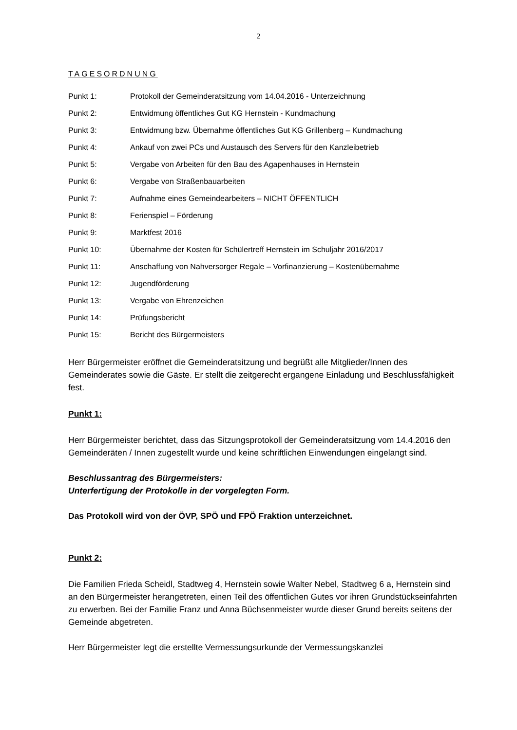2
TAGESORDNUNG
Punkt 1: Protokoll der Gemeinderatsitzung vom 14.04.2016 - Unterzeichnung
Punkt 2: Entwidmung öffentliches Gut KG Hernstein - Kundmachung
Punkt 3: Entwidmung bzw. Übernahme öffentliches Gut KG Grillenberg – Kundmachung
Punkt 4: Ankauf von zwei PCs und Austausch des Servers für den Kanzleibetrieb
Punkt 5: Vergabe von Arbeiten für den Bau des Agapenhauses in Hernstein
Punkt 6: Vergabe von Straßenbauarbeiten
Punkt 7: Aufnahme eines Gemeindearbeiters – NICHT ÖFFENTLICH
Punkt 8: Ferienspiel – Förderung
Punkt 9: Marktfest 2016
Punkt 10: Übernahme der Kosten für Schülertreff Hernstein im Schuljahr 2016/2017
Punkt 11: Anschaffung von Nahversorger Regale – Vorfinanzierung – Kostenübernahme
Punkt 12: Jugendförderung
Punkt 13: Vergabe von Ehrenzeichen
Punkt 14: Prüfungsbericht
Punkt 15: Bericht des Bürgermeisters
Herr Bürgermeister eröffnet die Gemeinderatsitzung und begrüßt alle Mitglieder/Innen des Gemeinderates sowie die Gäste. Er stellt die zeitgerecht ergangene Einladung und Beschlussfähigkeit fest.
Punkt 1:
Herr Bürgermeister berichtet, dass das Sitzungsprotokoll der Gemeinderatsitzung vom 14.4.2016 den Gemeinderäten / Innen zugestellt wurde und keine schriftlichen Einwendungen eingelangt sind.
Beschlussantrag des Bürgermeisters:
Unterfertigung der Protokolle in der vorgelegten Form.
Das Protokoll wird von der ÖVP, SPÖ und FPÖ Fraktion unterzeichnet.
Punkt 2:
Die Familien Frieda Scheidl, Stadtweg 4, Hernstein sowie Walter Nebel, Stadtweg 6 a, Hernstein sind an den Bürgermeister herangetreten, einen Teil des öffentlichen Gutes vor ihren Grundstückseinfahrten zu erwerben. Bei der Familie Franz und Anna Büchsenmeister wurde dieser Grund bereits seitens der Gemeinde abgetreten.
Herr Bürgermeister legt die erstellte Vermessungsurkunde der Vermessungskanzlei